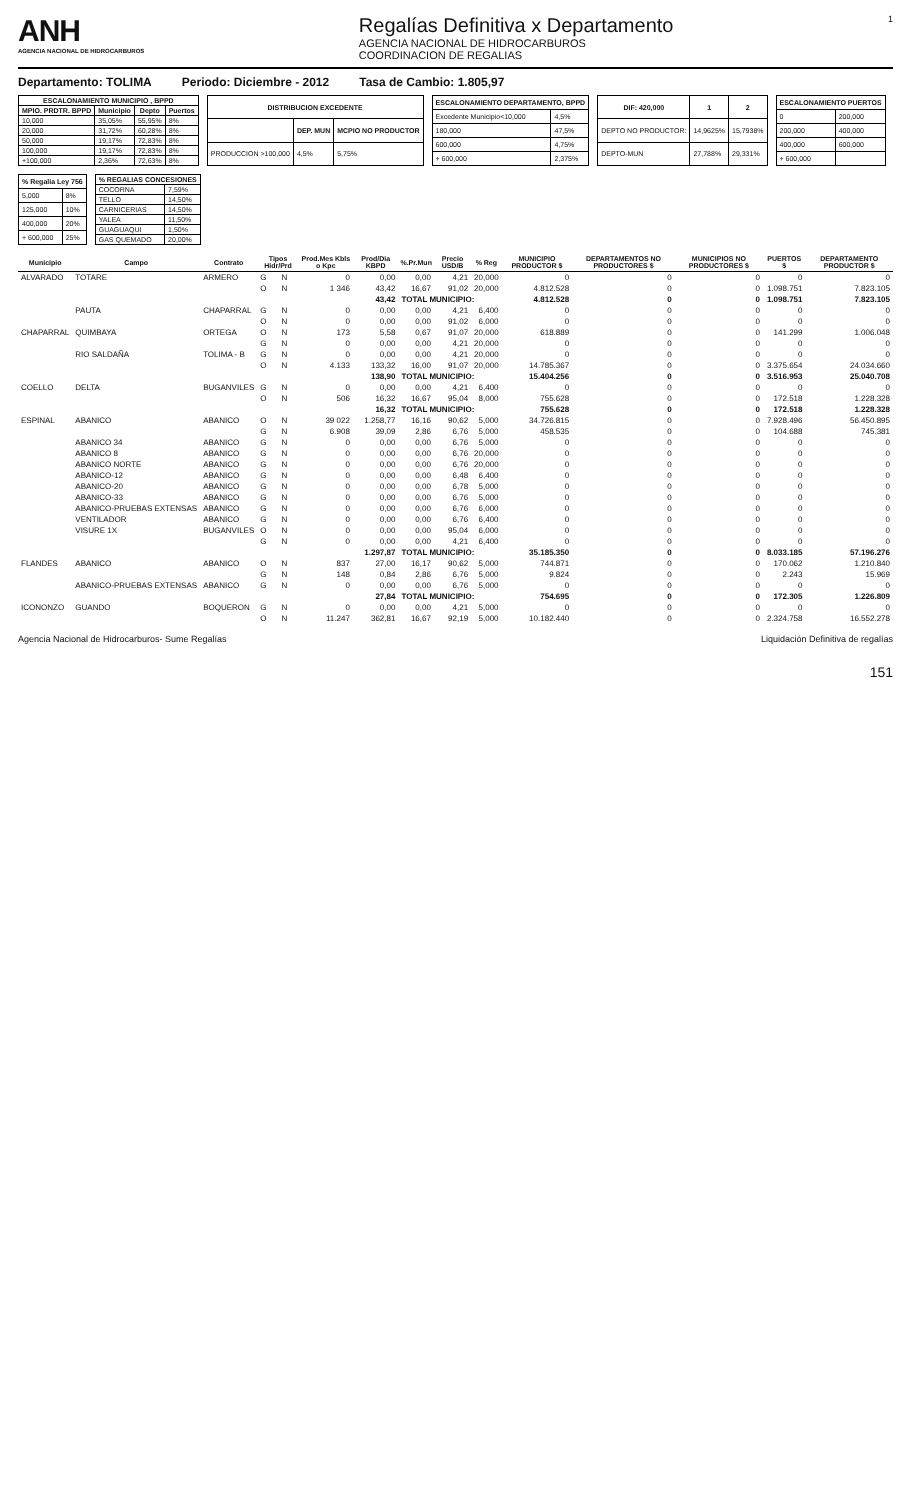ANH
AGENCIA NACIONAL DE HIDROCARBUROS
Regalías Definitiva x Departamento
AGENCIA NACIONAL DE HIDROCARBUROS
COORDINACION DE REGALIAS
1
Departamento: TOLIMA Periodo: Diciembre - 2012 Tasa de Cambio: 1.805,97
| ESCALONAMIENTO MUNICIPIO , BPPD | | | |
| --- | --- | --- | --- |
| MPIO. PRDTR. BPPD | Municipio | Depto | Puertos |
| 10,000 | 35,05% | 55,95% | 8% |
| 20,000 | 31,72% | 60,28% | 8% |
| 50,000 | 19,17% | 72,83% | 8% |
| 100,000 | 19,17% | 72,83% | 8% |
| +100,000 | 2,36% | 72,63% | 8% |
| DISTRIBUCION EXCEDENTE | | |
| --- | --- | --- |
| | DEP. MUN | MCPIO NO PRODUCTOR |
| PRODUCCION >100,000 | 4,5% | 5,75% |
| ESCALONAMIENTO DEPARTAMENTO, BPPD | |
| --- | --- |
| Excedente Municipio<10,000 | 4,5% |
| 180,000 | 47,5% |
| 600,000 | 4,75% |
| + 600,000 | 2,375% |
| DIF: 420,000 | 1 | 2 |
| --- | --- | --- |
| DEPTO NO PRODUCTOR: | 14,9625% | 15,7938% |
| DEPTO-MUN | 27,788% | 29,331% |
| ESCALONAMIENTO PUERTOS | |
| --- | --- |
| 0 | 200,000 |
| 200,000 | 400,000 |
| 400,000 | 600,000 |
| + 600,000 | |
| % Regalia Ley 756 | |
| --- | --- |
| 5,000 | 8% |
| 125,000 | 10% |
| 400,000 | 20% |
| + 600,000 | 25% |
| % REGALIAS CONCESIONES | |
| --- | --- |
| COCORNA | 7,59% |
| TELLO | 14,50% |
| CARNICERIAS | 14,50% |
| YALEA | 11,50% |
| GUAGUAQUI | 1,50% |
| GAS QUEMADO | 20,00% |
| Municipio | Campo | Contrato | Tipos Hidr/Prd | | Prod.Mes Kbls o Kpc | Prod/Dia KBPD | %.Pr.Mun | Precio USD/B | % Reg | MUNICIPIO PRODUCTOR $ | DEPARTAMENTOS NO PRODUCTORES $ | MUNICIPIOS NO PRODUCTORES $ | PUERTOS $ | DEPARTAMENTO PRODUCTOR $ |
| --- | --- | --- | --- | --- | --- | --- | --- | --- | --- | --- | --- | --- | --- | --- |
| ALVARADO | TOTARE | ARMERO | G | N | 0 | 0,00 | 0,00 | 4,21 | 20,000 | 0 | 0 | 0 | 0 | 0 |
| | | | O | N | 1 346 | 43,42 | 16,67 | 91,02 | 20,000 | 4.812.528 | 0 | 0 | 1.098.751 | 7.823.105 |
| | | | | | | 43,42 | TOTAL MUNICIPIO: | | | 4.812.528 | 0 | 0 | 1.098.751 | 7.823.105 |
| | PAUTA | CHAPARRAL | G | N | 0 | 0,00 | 0,00 | 4,21 | 6,400 | 0 | 0 | 0 | 0 | 0 |
| | | | O | N | 0 | 0,00 | 0,00 | 91,02 | 6,000 | 0 | 0 | 0 | 0 | 0 |
| CHAPARRAL | QUIMBAYA | ORTEGA | O | N | 173 | 5,58 | 0,67 | 91,07 | 20,000 | 618.889 | 0 | 0 | 141.299 | 1.006.048 |
| | | | G | N | 0 | 0,00 | 0,00 | 4,21 | 20,000 | 0 | 0 | 0 | 0 | 0 |
| | RIO SALDAÑA | TOLIMA - B | G | N | 0 | 0,00 | 0,00 | 4,21 | 20,000 | 0 | 0 | 0 | 0 | 0 |
| | | | O | N | 4.133 | 133,32 | 16,00 | 91,07 | 20,000 | 14.785.367 | 0 | 0 | 3.375.654 | 24.034.660 |
| | | | | | | 138,90 | TOTAL MUNICIPIO: | | | 15.404.256 | 0 | 0 | 3.516.953 | 25.040.708 |
| COELLO | DELTA | BUGANVILES | G | N | 0 | 0,00 | 0,00 | 4,21 | 6,400 | 0 | 0 | 0 | 0 | 0 |
| | | | O | N | 506 | 16,32 | 16,67 | 95,04 | 8,000 | 755.628 | 0 | 0 | 172.518 | 1.228.328 |
| | | | | | | 16,32 | TOTAL MUNICIPIO: | | | 755.628 | 0 | 0 | 172.518 | 1.228.328 |
| ESPINAL | ABANICO | ABANICO | O | N | 39 022 | 1.258,77 | 16,16 | 90,62 | 5,000 | 34.726.815 | 0 | 0 | 7.928.496 | 56.450.895 |
| | | | G | N | 6.908 | 39,09 | 2,86 | 6,76 | 5,000 | 458.535 | 0 | 0 | 104.688 | 745.381 |
| | ABANICO 34 | ABANICO | G | N | 0 | 0,00 | 0,00 | 6,76 | 5,000 | 0 | 0 | 0 | 0 | 0 |
| | ABANICO 8 | ABANICO | G | N | 0 | 0,00 | 0,00 | 6,76 | 20,000 | 0 | 0 | 0 | 0 | 0 |
| | ABANICO NORTE | ABANICO | G | N | 0 | 0,00 | 0,00 | 6,76 | 20,000 | 0 | 0 | 0 | 0 | 0 |
| | ABANICO-12 | ABANICO | G | N | 0 | 0,00 | 0,00 | 6,48 | 6,400 | 0 | 0 | 0 | 0 | 0 |
| | ABANICO-20 | ABANICO | G | N | 0 | 0,00 | 0,00 | 6,78 | 5,000 | 0 | 0 | 0 | 0 | 0 |
| | ABANICO-33 | ABANICO | G | N | 0 | 0,00 | 0,00 | 6,76 | 5,000 | 0 | 0 | 0 | 0 | 0 |
| | ABANICO-PRUEBAS EXTENSAS | ABANICO | G | N | 0 | 0,00 | 0,00 | 6,76 | 6,000 | 0 | 0 | 0 | 0 | 0 |
| | VENTILADOR | ABANICO | G | N | 0 | 0,00 | 0,00 | 6,76 | 6,400 | 0 | 0 | 0 | 0 | 0 |
| | VISURE 1X | BUGANVILES | O | N | 0 | 0,00 | 0,00 | 95,04 | 6,000 | 0 | 0 | 0 | 0 | 0 |
| | | | G | N | 0 | 0,00 | 0,00 | 4,21 | 6,400 | 0 | 0 | 0 | 0 | 0 |
| | | | | | | 1.297,87 | TOTAL MUNICIPIO: | | | 35.185.350 | 0 | 0 | 8.033.185 | 57.196.276 |
| FLANDES | ABANICO | ABANICO | O | N | 837 | 27,00 | 16,17 | 90,62 | 5,000 | 744.871 | 0 | 0 | 170.062 | 1.210.840 |
| | | | G | N | 148 | 0,84 | 2,86 | 6,76 | 5,000 | 9.824 | 0 | 0 | 2.243 | 15.969 |
| | ABANICO-PRUEBAS EXTENSAS | ABANICO | G | N | 0 | 0,00 | 0,00 | 6,76 | 5,000 | 0 | 0 | 0 | 0 | 0 |
| | | | | | | 27,84 | TOTAL MUNICIPIO: | | | 754.695 | 0 | 0 | 172.305 | 1.226.809 |
| ICONONZO | GUANDO | BOQUERON | G | N | 0 | 0,00 | 0,00 | 4,21 | 5,000 | 0 | 0 | 0 | 0 | 0 |
| | | | O | N | 11.247 | 362,81 | 16,67 | 92,19 | 5,000 | 10.182.440 | 0 | 0 | 2.324.758 | 16.552.278 |
Agencia Nacional de Hidrocarburos- Sume Regalías Liquidación Definitiva de regalías
151